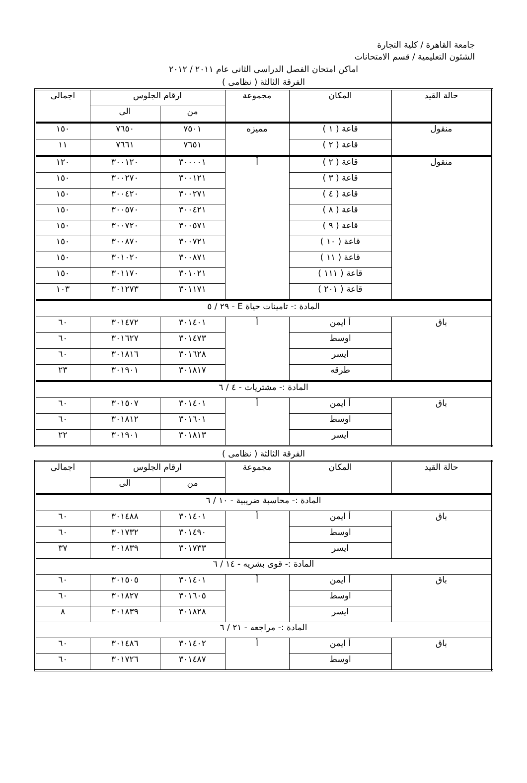جامعة القاهرة / كلية التجارة
الشئون التعليمية / قسم الامتحانات
اماكن امتحان الفصل الدراسى الثانى عام ٢٠١١ / ٢٠١٢
الفرقة الثالثة ( نظامى )
| حالة القيد | المكان | مجموعة | ارقام الجلوس | | اجمالى |
| --- | --- | --- | --- | --- | --- |
| | | | من | الى | |
| منقول | قاعة ( ١ ) | مميزه | ٧٥٠١ | ٧٦٥٠ | ١٥٠ |
| | قاعة ( ٢ ) | | ٧٦٥١ | ٧٦٦١ | ١١ |
| منقول | قاعة ( ٢ ) | أ | ٣٠٠٠٠١ | ٣٠٠١٢٠ | ١٢٠ |
| | قاعة ( ٣ ) | | ٣٠٠١٢١ | ٣٠٠٢٧٠ | ١٥٠ |
| | قاعة ( ٤ ) | | ٣٠٠٢٧١ | ٣٠٠٤٢٠ | ١٥٠ |
| | قاعة ( ٨ ) | | ٣٠٠٤٢١ | ٣٠٠٥٧٠ | ١٥٠ |
| | قاعة ( ٩ ) | | ٣٠٠٥٧١ | ٣٠٠٧٢٠ | ١٥٠ |
| | قاعة ( ١٠ ) | | ٣٠٠٧٢١ | ٣٠٠٨٧٠ | ١٥٠ |
| | قاعة ( ١١ ) | | ٣٠٠٨٧١ | ٣٠١٠٢٠ | ١٥٠ |
| | قاعة ( ١١١ ) | | ٣٠١٠٢١ | ٣٠١١٧٠ | ١٥٠ |
| | قاعة ( ٢٠١ ) | | ٣٠١١٧١ | ٣٠١٢٧٣ | ١٠٣ |
| المادة :- تامينات حياة E - ٢٩ / ٥ | | | | | |
| باق | أ ايمن | أ | ٣٠١٤٠١ | ٣٠١٤٧٢ | ٦٠ |
| | اوسط | | ٣٠١٤٧٣ | ٣٠١٦٢٧ | ٦٠ |
| | ايسر | | ٣٠١٦٢٨ | ٣٠١٨١٦ | ٦٠ |
| | طرقه | | ٣٠١٨١٧ | ٣٠١٩٠١ | ٢٣ |
| المادة :- مشتريات - ٤ / ٦ | | | | | |
| باق | أ ايمن | أ | ٣٠١٤٠١ | ٣٠١٥٠٧ | ٦٠ |
| | اوسط | | ٣٠١٦٠١ | ٣٠١٨١٢ | ٦٠ |
| | ايسر | | ٣٠١٨١٣ | ٣٠١٩٠١ | ٢٢ |
الفرقة الثالثة ( نظامى )
| حالة القيد | المكان | مجموعة | ارقام الجلوس | | اجمالى |
| --- | --- | --- | --- | --- | --- |
| | | | من | الى | |
| المادة :- محاسبة ضريبية - ١٠ / ٦ | | | | | |
| باق | أ ايمن | أ | ٣٠١٤٠١ | ٣٠١٤٨٨ | ٦٠ |
| | اوسط | | ٣٠١٤٩٠ | ٣٠١٧٣٢ | ٦٠ |
| | ايسر | | ٣٠١٧٣٣ | ٣٠١٨٣٩ | ٣٧ |
| المادة :- قوى بشريه - ١٤ / ٦ | | | | | |
| باق | أ ايمن | أ | ٣٠١٤٠١ | ٣٠١٥٠٥ | ٦٠ |
| | اوسط | | ٣٠١٦٠٥ | ٣٠١٨٢٧ | ٦٠ |
| | ايسر | | ٣٠١٨٢٨ | ٣٠١٨٣٩ | ٨ |
| المادة :- مراجعه - ٢١ / ٦ | | | | | |
| باق | أ ايمن | أ | ٣٠١٤٠٢ | ٣٠١٤٨٦ | ٦٠ |
| | اوسط | | ٣٠١٤٨٧ | ٣٠١٧٢٦ | ٦٠ |